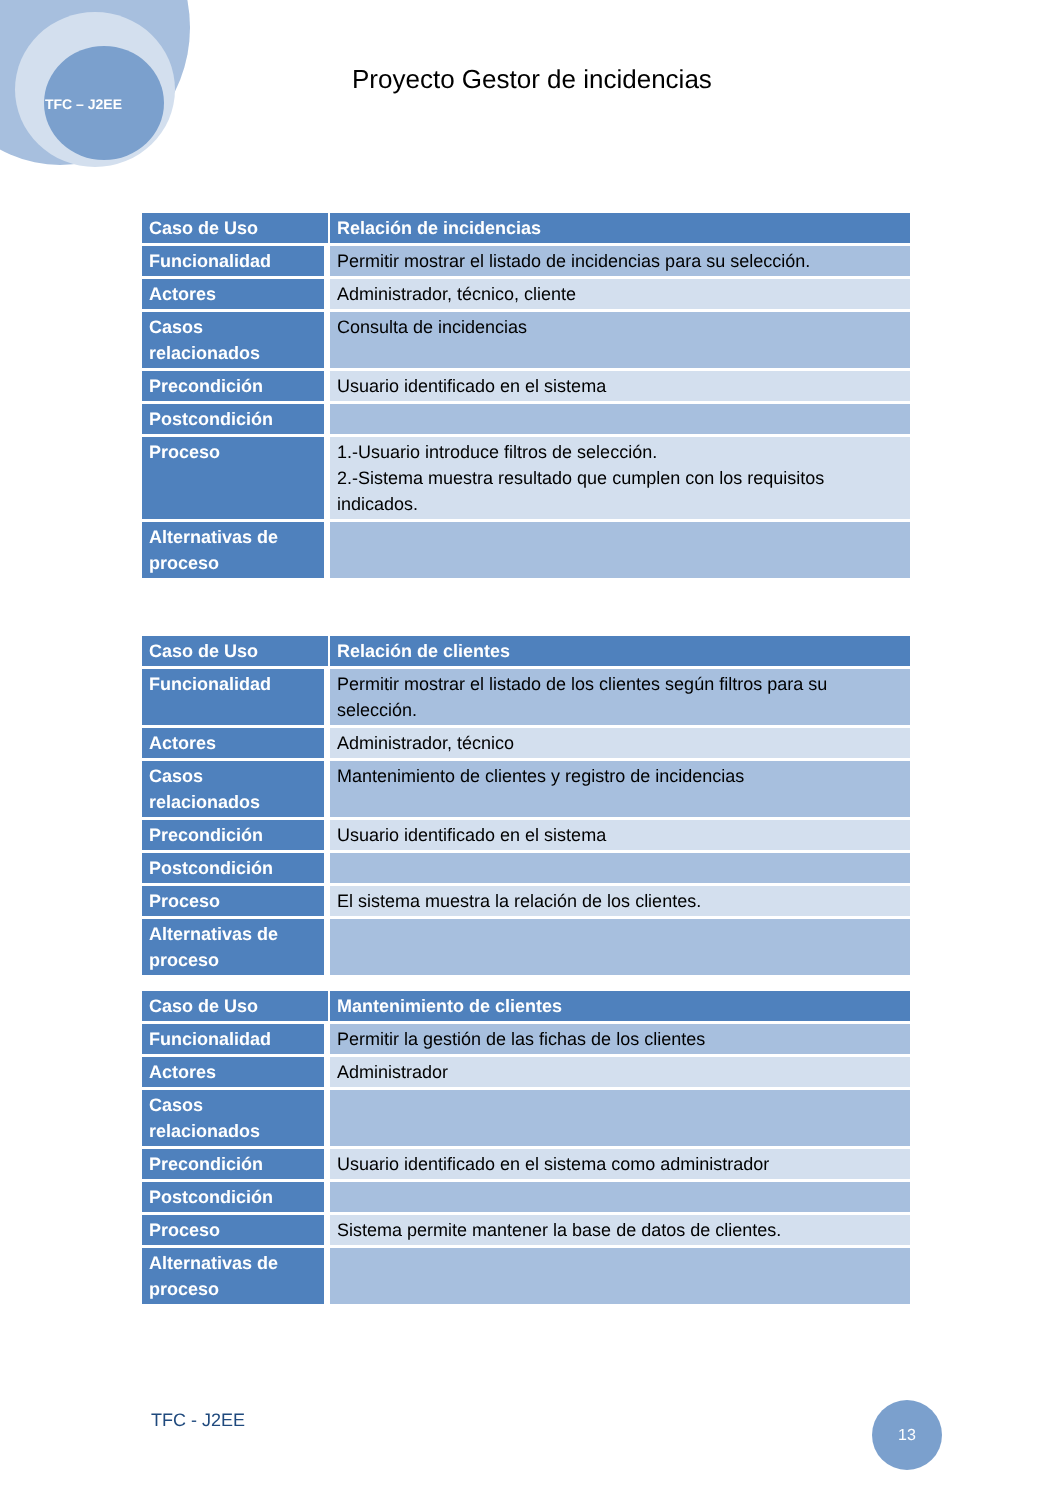TFC – J2EE
Proyecto Gestor de incidencias
| Caso de Uso | Relación de incidencias |
| Funcionalidad | Permitir mostrar el listado de incidencias para su selección. |
| Actores | Administrador, técnico, cliente |
| Casos relacionados | Consulta de incidencias |
| Precondición | Usuario identificado en el sistema |
| Postcondición | |
| Proceso | 1.-Usuario introduce filtros de selección. 2.-Sistema muestra resultado que cumplen con los requisitos indicados. |
| Alternativas de proceso | |
| Caso de Uso | Relación de clientes |
| Funcionalidad | Permitir mostrar el listado de los clientes según filtros para su selección. |
| Actores | Administrador, técnico |
| Casos relacionados | Mantenimiento de clientes y registro de incidencias |
| Precondición | Usuario identificado en el sistema |
| Postcondición | |
| Proceso | El sistema muestra la relación de los clientes. |
| Alternativas de proceso | |
| Caso de Uso | Mantenimiento de clientes |
| Funcionalidad | Permitir la gestión de las fichas de los clientes |
| Actores | Administrador |
| Casos relacionados | |
| Precondición | Usuario identificado en el sistema como administrador |
| Postcondición | |
| Proceso | Sistema permite mantener la base de datos de clientes. |
| Alternativas de proceso | |
TFC - J2EE
13